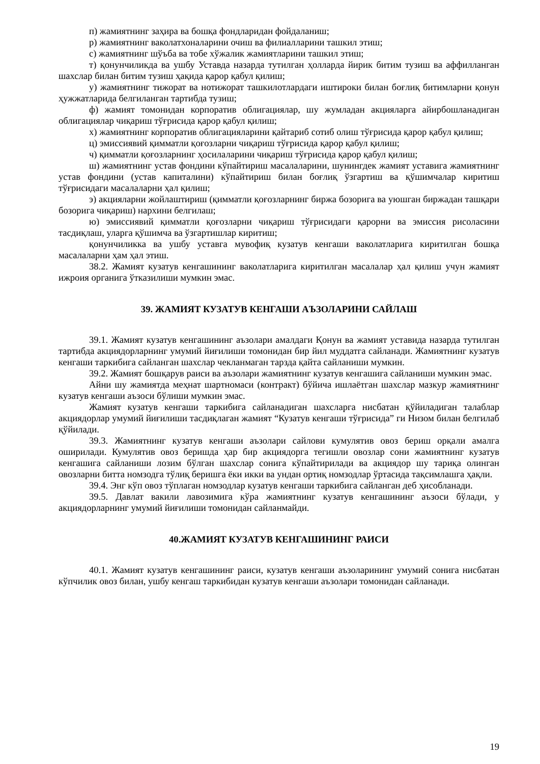п) жамиятнинг заҳира ва бошқа фондларидан фойдаланиш;
р) жамиятнинг ваколатхоналарини очиш ва филиалларини ташкил этиш;
с) жамиятнинг шўъба ва тобе хўжалик жамиятларини ташкил этиш;
т) қонунчиликда ва ушбу Уставда назарда тутилган ҳолларда йирик битим тузиш ва аффилланган шахслар билан битим тузиш ҳақида қарор қабул қилиш;
у) жамиятнинг тижорат ва нотижорат ташкилотлардаги иштироки билан боғлиқ битимларни қонун ҳужжатларида белгиланган тартибда тузиш;
ф) жамият томонидан корпоратив облигациялар, шу жумладан акцияларга айирбошланадиган облигациялар чиқариш тўғрисида қарор қабул қилиш;
х) жамиятнинг корпоратив облигацияларини қайтариб сотиб олиш тўғрисида қарор қабул қилиш;
ц) эмиссиявий қимматли қоғозларни чиқариш тўғрисида қарор қабул қилиш;
ч) қимматли қоғозларнинг ҳосилаларини чиқариш тўғрисида қарор қабул қилиш;
ш) жамиятнинг устав фондини кўпайтириш масалаларини, шунингдек жамият уставига жамиятнинг устав фондини (устав капиталини) кўпайтириш билан боғлиқ ўзгартиш ва қўшимчалар киритиш тўғрисидаги масалаларни ҳал қилиш;
э) акцияларни жойлаштириш (қимматли қоғозларнинг биржа бозорига ва уюшган биржадан ташқари бозорига чиқариш) нархини белгилаш;
ю) эмиссиявий қимматли қоғозларни чиқариш тўғрисидаги қарорни ва эмиссия рисоласини тасдиқлаш, уларга қўшимча ва ўзгартишлар киритиш;
қонунчиликка ва ушбу уставга мувофиқ кузатув кенгаши ваколатларига киритилган бошқа масалаларни ҳам ҳал этиш.
38.2. Жамият кузатув кенгашининг ваколатларига киритилган масалалар ҳал қилиш учун жамият ижроия органига ўтказилиши мумкин эмас.
39. ЖАМИЯТ КУЗАТУВ КЕНГАШИ АЪЗОЛАРИНИ САЙЛАШ
39.1. Жамият кузатув кенгашининг аъзолари амалдаги Қонун ва жамият уставида назарда тутилган тартибда акциядорларнинг умумий йиғилиши томонидан бир йил муддатга сайланади. Жамиятнинг кузатув кенгаши таркибига сайланган шахслар чекланмаган тарзда қайта сайланиши мумкин.
39.2. Жамият бошқарув раиси ва аъзолари жамиятнинг кузатув кенгашига сайланиши мумкин эмас.
Айни шу жамиятда меҳнат шартномаси (контракт) бўйича ишлаётган шахслар мазкур жамиятнинг кузатув кенгаши аъзоси бўлиши мумкин эмас.
Жамият кузатув кенгаши таркибига сайланадиган шахсларга нисбатан қўйиладиган талаблар акциядорлар умумий йиғилиши тасдиқлаган жамият “Кузатув кенгаши тўғрисида” ги Низом билан белгилаб қўйилади.
39.3. Жамиятнинг кузатув кенгаши аъзолари сайлови кумулятив овоз бериш орқали амалга оширилади. Кумулятив овоз беришда ҳар бир акциядорга тегишли овозлар сони жамиятнинг кузатув кенгашига сайланиши лозим бўлган шахслар сонига кўпайтирилади ва акциядор шу тариқа олинган овозларни битта номзодга тўлиқ беришга ёки икки ва ундан ортиқ номзодлар ўртасида тақсимлашга ҳақли.
39.4. Энг кўп овоз тўплаган номзодлар кузатув кенгаши таркибига сайланган деб ҳисобланади.
39.5. Давлат вакили лавозимига кўра жамиятнинг кузатув кенгашининг аъзоси бўлади, у акциядорларнинг умумий йиғилиши томонидан сайланмайди.
40.ЖАМИЯТ КУЗАТУВ КЕНГАШИНИНГ РАИСИ
40.1. Жамият кузатув кенгашининг раиси, кузатув кенгаши аъзоларининг умумий сонига нисбатан кўпчилик овоз билан, ушбу кенгаш таркибидан кузатув кенгаши аъзолари томонидан сайланади.
19